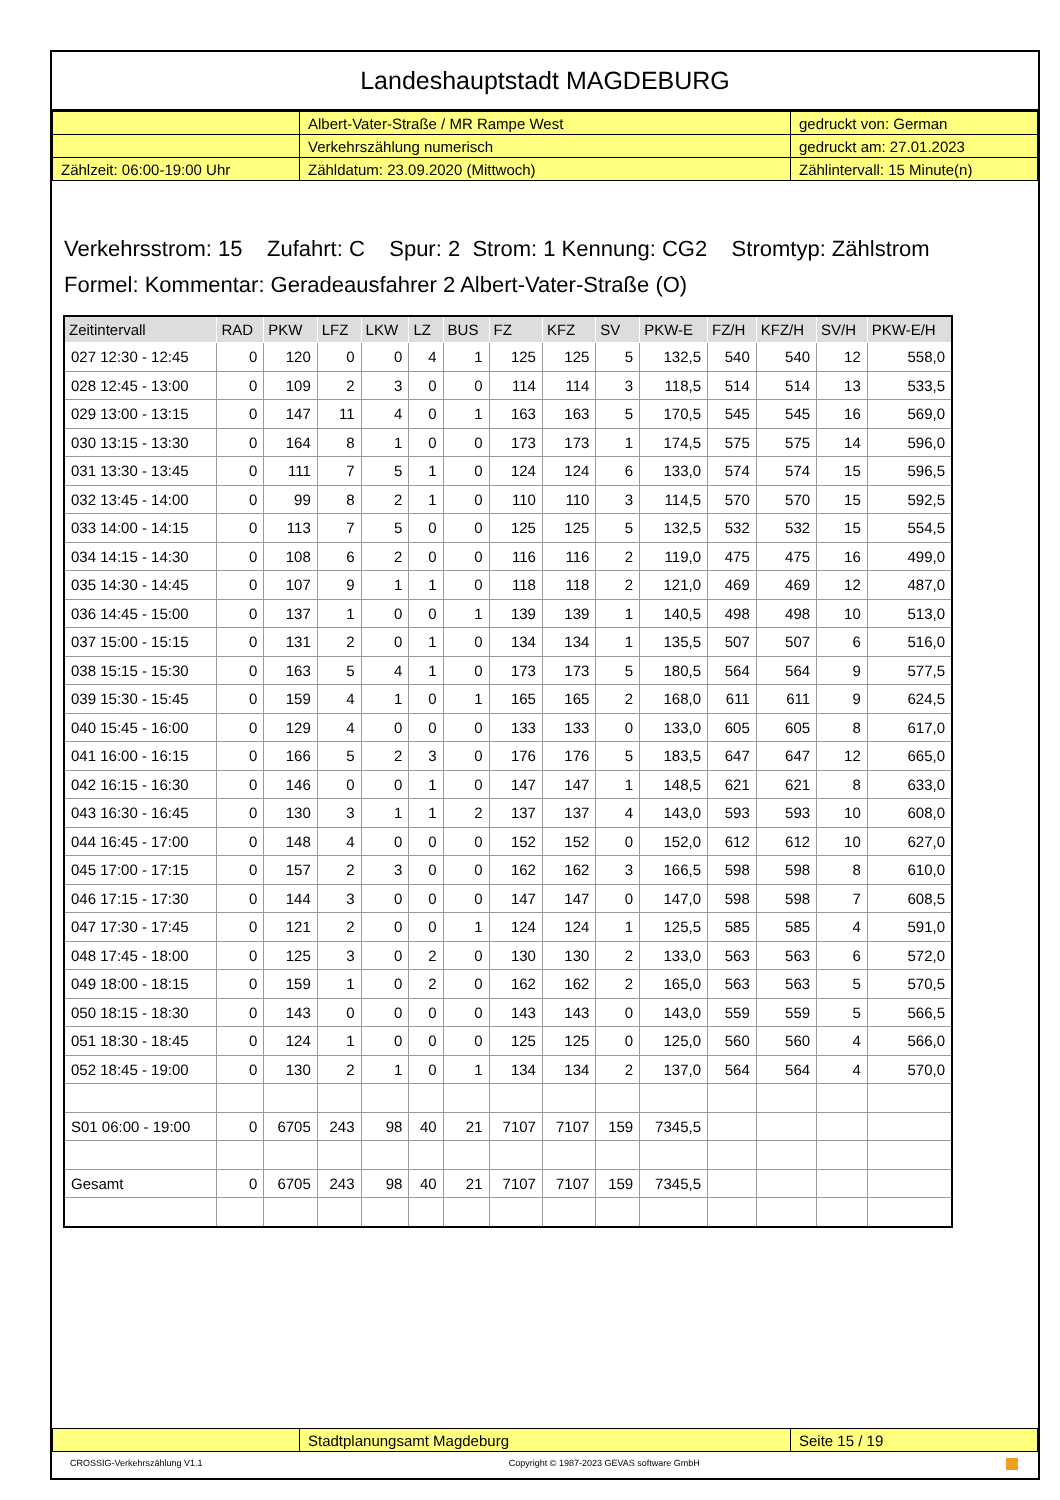Landeshauptstadt MAGDEBURG
| | Albert-Vater-Straße / MR Rampe West | gedruckt von: German |
| | Verkehrszählung numerisch | gedruckt am: 27.01.2023 |
| Zählzeit: 06:00-19:00 Uhr | Zähldatum: 23.09.2020 (Mittwoch) | Zählintervall: 15 Minute(n) |
Verkehrsstrom: 15 Zufahrt: C Spur: 2 Strom: 1 Kennung: CG2 Stromtyp: Zählstrom
Formel: Kommentar: Geradeausfahrer 2 Albert-Vater-Straße (O)
| Zeitintervall | RAD | PKW | LFZ | LKW | LZ | BUS | FZ | KFZ | SV | PKW-E | FZ/H | KFZ/H | SV/H | PKW-E/H |
| --- | --- | --- | --- | --- | --- | --- | --- | --- | --- | --- | --- | --- | --- | --- |
| 027 12:30 - 12:45 | 0 | 120 | 0 | 0 | 4 | 1 | 125 | 125 | 5 | 132,5 | 540 | 540 | 12 | 558,0 |
| 028 12:45 - 13:00 | 0 | 109 | 2 | 3 | 0 | 0 | 114 | 114 | 3 | 118,5 | 514 | 514 | 13 | 533,5 |
| 029 13:00 - 13:15 | 0 | 147 | 11 | 4 | 0 | 1 | 163 | 163 | 5 | 170,5 | 545 | 545 | 16 | 569,0 |
| 030 13:15 - 13:30 | 0 | 164 | 8 | 1 | 0 | 0 | 173 | 173 | 1 | 174,5 | 575 | 575 | 14 | 596,0 |
| 031 13:30 - 13:45 | 0 | 111 | 7 | 5 | 1 | 0 | 124 | 124 | 6 | 133,0 | 574 | 574 | 15 | 596,5 |
| 032 13:45 - 14:00 | 0 | 99 | 8 | 2 | 1 | 0 | 110 | 110 | 3 | 114,5 | 570 | 570 | 15 | 592,5 |
| 033 14:00 - 14:15 | 0 | 113 | 7 | 5 | 0 | 0 | 125 | 125 | 5 | 132,5 | 532 | 532 | 15 | 554,5 |
| 034 14:15 - 14:30 | 0 | 108 | 6 | 2 | 0 | 0 | 116 | 116 | 2 | 119,0 | 475 | 475 | 16 | 499,0 |
| 035 14:30 - 14:45 | 0 | 107 | 9 | 1 | 1 | 0 | 118 | 118 | 2 | 121,0 | 469 | 469 | 12 | 487,0 |
| 036 14:45 - 15:00 | 0 | 137 | 1 | 0 | 0 | 1 | 139 | 139 | 1 | 140,5 | 498 | 498 | 10 | 513,0 |
| 037 15:00 - 15:15 | 0 | 131 | 2 | 0 | 1 | 0 | 134 | 134 | 1 | 135,5 | 507 | 507 | 6 | 516,0 |
| 038 15:15 - 15:30 | 0 | 163 | 5 | 4 | 1 | 0 | 173 | 173 | 5 | 180,5 | 564 | 564 | 9 | 577,5 |
| 039 15:30 - 15:45 | 0 | 159 | 4 | 1 | 0 | 1 | 165 | 165 | 2 | 168,0 | 611 | 611 | 9 | 624,5 |
| 040 15:45 - 16:00 | 0 | 129 | 4 | 0 | 0 | 0 | 133 | 133 | 0 | 133,0 | 605 | 605 | 8 | 617,0 |
| 041 16:00 - 16:15 | 0 | 166 | 5 | 2 | 3 | 0 | 176 | 176 | 5 | 183,5 | 647 | 647 | 12 | 665,0 |
| 042 16:15 - 16:30 | 0 | 146 | 0 | 0 | 1 | 0 | 147 | 147 | 1 | 148,5 | 621 | 621 | 8 | 633,0 |
| 043 16:30 - 16:45 | 0 | 130 | 3 | 1 | 1 | 2 | 137 | 137 | 4 | 143,0 | 593 | 593 | 10 | 608,0 |
| 044 16:45 - 17:00 | 0 | 148 | 4 | 0 | 0 | 0 | 152 | 152 | 0 | 152,0 | 612 | 612 | 10 | 627,0 |
| 045 17:00 - 17:15 | 0 | 157 | 2 | 3 | 0 | 0 | 162 | 162 | 3 | 166,5 | 598 | 598 | 8 | 610,0 |
| 046 17:15 - 17:30 | 0 | 144 | 3 | 0 | 0 | 0 | 147 | 147 | 0 | 147,0 | 598 | 598 | 7 | 608,5 |
| 047 17:30 - 17:45 | 0 | 121 | 2 | 0 | 0 | 1 | 124 | 124 | 1 | 125,5 | 585 | 585 | 4 | 591,0 |
| 048 17:45 - 18:00 | 0 | 125 | 3 | 0 | 2 | 0 | 130 | 130 | 2 | 133,0 | 563 | 563 | 6 | 572,0 |
| 049 18:00 - 18:15 | 0 | 159 | 1 | 0 | 2 | 0 | 162 | 162 | 2 | 165,0 | 563 | 563 | 5 | 570,5 |
| 050 18:15 - 18:30 | 0 | 143 | 0 | 0 | 0 | 0 | 143 | 143 | 0 | 143,0 | 559 | 559 | 5 | 566,5 |
| 051 18:30 - 18:45 | 0 | 124 | 1 | 0 | 0 | 0 | 125 | 125 | 0 | 125,0 | 560 | 560 | 4 | 566,0 |
| 052 18:45 - 19:00 | 0 | 130 | 2 | 1 | 0 | 1 | 134 | 134 | 2 | 137,0 | 564 | 564 | 4 | 570,0 |
| S01 06:00 - 19:00 | 0 | 6705 | 243 | 98 | 40 | 21 | 7107 | 7107 | 159 | 7345,5 | | | | |
| Gesamt | 0 | 6705 | 243 | 98 | 40 | 21 | 7107 | 7107 | 159 | 7345,5 | | | | |
| | Stadtplanungsamt Magdeburg | Seite 15 / 19 |
CROSSIG-Verkehrszählung V1.1 Copyright © 1987-2023 GEVAS software GmbH